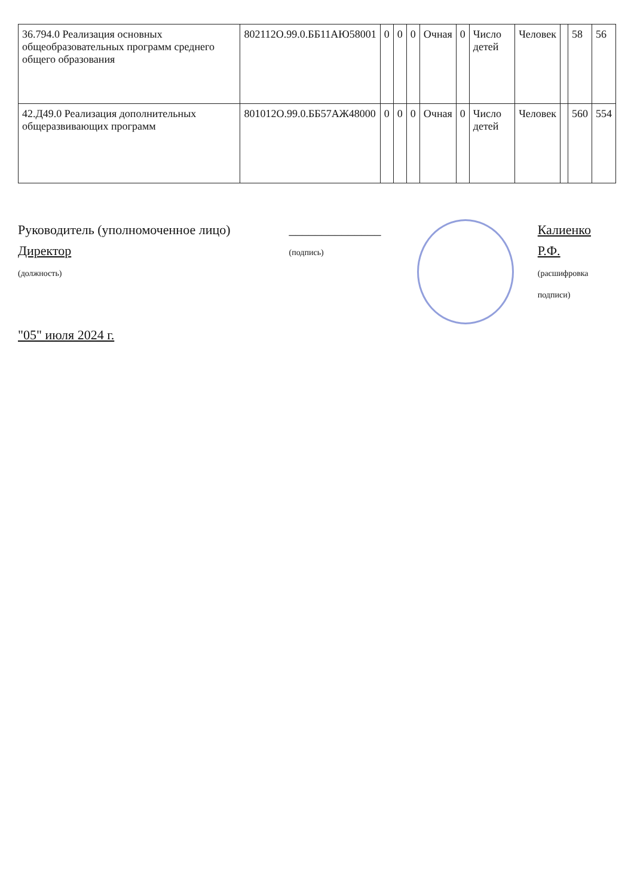| 36.794.0 Реализация основных общеобразовательных программ среднего общего образования | 802112О.99.0.ББ11АЮ58001 | 0 | 0 | 0 | Очная | 0 | Число детей | Человек | | 58 | 56 |
| 42.Д49.0 Реализация дополнительных общеразвивающих программ | 801012О.99.0.ББ57АЖ48000 | 0 | 0 | 0 | Очная | 0 | Число детей | Человек | | 560 | 554 |
Руководитель (уполномоченное лицо) Директор
(должность)
______________
(подпись)
Калиенко Р.Ф.
(расшифровка подписи)
"05" июля 2024 г.